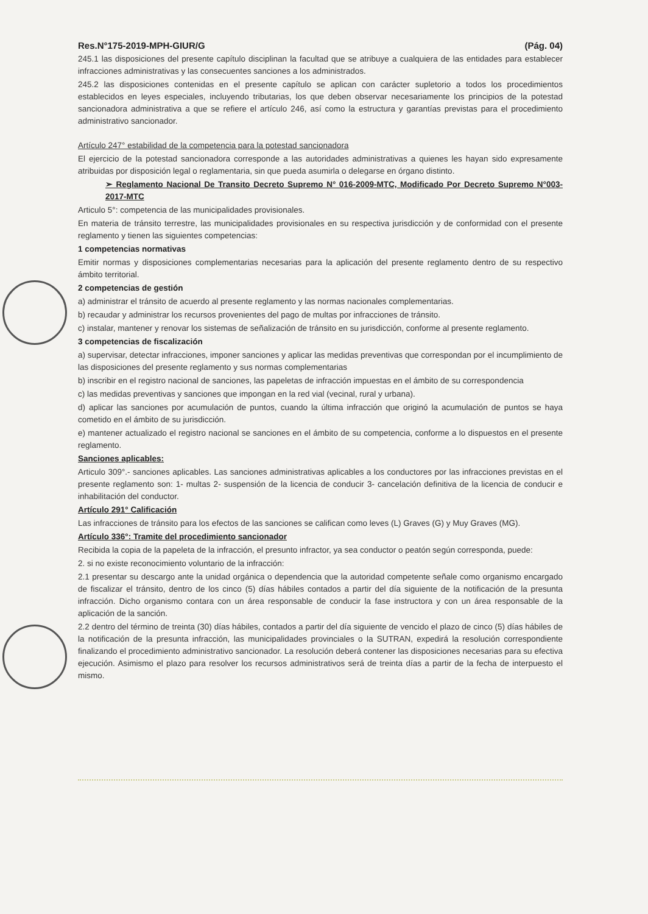Res.N°175-2019-MPH-GIUR/G (Pág. 04)
245.1 las disposiciones del presente capítulo disciplinan la facultad que se atribuye a cualquiera de las entidades para establecer infracciones administrativas y las consecuentes sanciones a los administrados.
245.2 las disposiciones contenidas en el presente capítulo se aplican con carácter supletorio a todos los procedimientos establecidos en leyes especiales, incluyendo tributarias, los que deben observar necesariamente los principios de la potestad sancionadora administrativa a que se refiere el artículo 246, así como la estructura y garantías previstas para el procedimiento administrativo sancionador.
Artículo 247° estabilidad de la competencia para la potestad sancionadora
El ejercicio de la potestad sancionadora corresponde a las autoridades administrativas a quienes les hayan sido expresamente atribuidas por disposición legal o reglamentaria, sin que pueda asumirla o delegarse en órgano distinto.
➢ Reglamento Nacional De Transito Decreto Supremo N° 016-2009-MTC, Modificado Por Decreto Supremo N°003-2017-MTC
Articulo 5°: competencia de las municipalidades provisionales.
En materia de tránsito terrestre, las municipalidades provisionales en su respectiva jurisdicción y de conformidad con el presente reglamento y tienen las siguientes competencias:
1 competencias normativas
Emitir normas y disposiciones complementarias necesarias para la aplicación del presente reglamento dentro de su respectivo ámbito territorial.
2 competencias de gestión
a) administrar el tránsito de acuerdo al presente reglamento y las normas nacionales complementarias.
b) recaudar y administrar los recursos provenientes del pago de multas por infracciones de tránsito.
c) instalar, mantener y renovar los sistemas de señalización de tránsito en su jurisdicción, conforme al presente reglamento.
3 competencias de fiscalización
a) supervisar, detectar infracciones, imponer sanciones y aplicar las medidas preventivas que correspondan por el incumplimiento de las disposiciones del presente reglamento y sus normas complementarias
b) inscribir en el registro nacional de sanciones, las papeletas de infracción impuestas en el ámbito de su correspondencia
c) las medidas preventivas y sanciones que impongan en la red vial (vecinal, rural y urbana).
d) aplicar las sanciones por acumulación de puntos, cuando la última infracción que originó la acumulación de puntos se haya cometido en el ámbito de su jurisdicción.
e) mantener actualizado el registro nacional se sanciones en el ámbito de su competencia, conforme a lo dispuestos en el presente reglamento.
Sanciones aplicables:
Articulo 309°.- sanciones aplicables. Las sanciones administrativas aplicables a los conductores por las infracciones previstas en el presente reglamento son: 1- multas 2- suspensión de la licencia de conducir 3- cancelación definitiva de la licencia de conducir e inhabilitación del conductor.
Artículo 291° Calificación
Las infracciones de tránsito para los efectos de las sanciones se califican como leves (L) Graves (G) y Muy Graves (MG).
Artículo 336°: Tramite del procedimiento sancionador
Recibida la copia de la papeleta de la infracción, el presunto infractor, ya sea conductor o peatón según corresponda, puede:
2. si no existe reconocimiento voluntario de la infracción:
2.1 presentar su descargo ante la unidad orgánica o dependencia que la autoridad competente señale como organismo encargado de fiscalizar el tránsito, dentro de los cinco (5) días hábiles contados a partir del día siguiente de la notificación de la presunta infracción. Dicho organismo contara con un área responsable de conducir la fase instructora y con un área responsable de la aplicación de la sanción.
2.2 dentro del término de treinta (30) días hábiles, contados a partir del día siguiente de vencido el plazo de cinco (5) días hábiles de la notificación de la presunta infracción, las municipalidades provinciales o la SUTRAN, expedirá la resolución correspondiente finalizando el procedimiento administrativo sancionador. La resolución deberá contener las disposiciones necesarias para su efectiva ejecución. Asimismo el plazo para resolver los recursos administrativos será de treinta días a partir de la fecha de interpuesto el mismo.